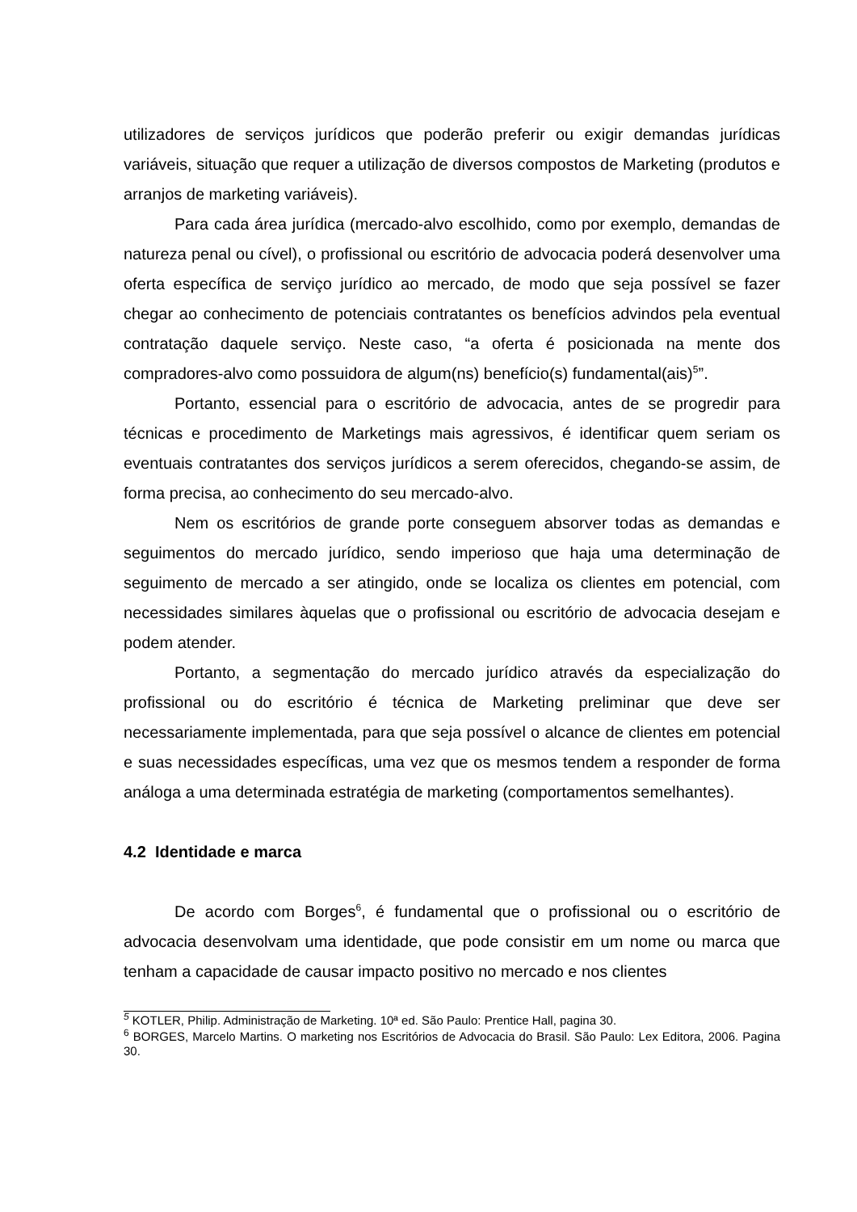utilizadores de serviços jurídicos que poderão preferir ou exigir demandas jurídicas variáveis, situação que requer a utilização de diversos compostos de Marketing (produtos e arranjos de marketing variáveis).
Para cada área jurídica (mercado-alvo escolhido, como por exemplo, demandas de natureza penal ou cível), o profissional ou escritório de advocacia poderá desenvolver uma oferta específica de serviço jurídico ao mercado, de modo que seja possível se fazer chegar ao conhecimento de potenciais contratantes os benefícios advindos pela eventual contratação daquele serviço. Neste caso, “a oferta é posicionada na mente dos compradores-alvo como possuidora de algum(ns) benefício(s) fundamental(ais)<sup>5</sup>”.
Portanto, essencial para o escritório de advocacia, antes de se progredir para técnicas e procedimento de Marketings mais agressivos, é identificar quem seriam os eventuais contratantes dos serviços jurídicos a serem oferecidos, chegando-se assim, de forma precisa, ao conhecimento do seu mercado-alvo.
Nem os escritórios de grande porte conseguem absorver todas as demandas e seguimentos do mercado jurídico, sendo imperioso que haja uma determinação de seguimento de mercado a ser atingido, onde se localiza os clientes em potencial, com necessidades similares àquelas que o profissional ou escritório de advocacia desejam e podem atender.
Portanto, a segmentação do mercado jurídico através da especialização do profissional ou do escritório é técnica de Marketing preliminar que deve ser necessariamente implementada, para que seja possível o alcance de clientes em potencial e suas necessidades específicas, uma vez que os mesmos tendem a responder de forma análoga a uma determinada estratégia de marketing (comportamentos semelhantes).
4.2 Identidade e marca
De acordo com Borges<sup>6</sup>, é fundamental que o profissional ou o escritório de advocacia desenvolvam uma identidade, que pode consistir em um nome ou marca que tenham a capacidade de causar impacto positivo no mercado e nos clientes
<sup>5</sup> KOTLER, Philip. Administração de Marketing. 10ª ed. São Paulo: Prentice Hall, pagina 30.
<sup>6</sup> BORGES, Marcelo Martins. O marketing nos Escritórios de Advocacia do Brasil. São Paulo: Lex Editora, 2006. Pagina 30.